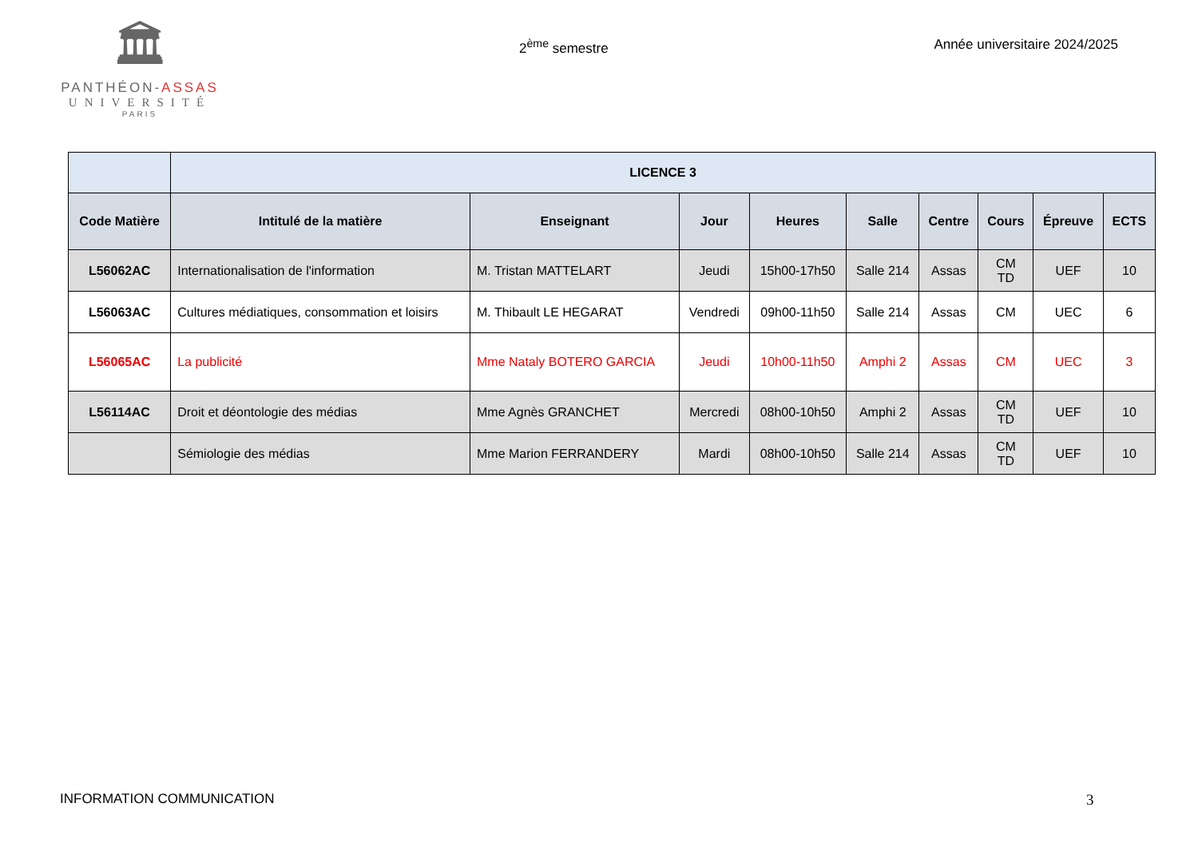🏛
PANTHÉON-ASSAS
UNIVERSITÉ
PARIS
2<sup>ème</sup> semestre Année universitaire 2024/2025
| | LICENCE 3 | | | | | | | | |
| --- | --- | --- | --- | --- | --- | --- | --- | --- | --- |
| Code Matière | Intitulé de la matière | Enseignant | Jour | Heures | Salle | Centre | Cours | Épreuve | ECTS |
| L56062AC | Internationalisation de l'information | M. Tristan MATTELART | Jeudi | 15h00-17h50 | Salle 214 | Assas | CM TD | UEF | 10 |
| L56063AC | Cultures médiatiques, consommation et loisirs | M. Thibault LE HEGARAT | Vendredi | 09h00-11h50 | Salle 214 | Assas | CM | UEC | 6 |
| L56065AC | La publicité | Mme Nataly BOTERO GARCIA | Jeudi | 10h00-11h50 | Amphi 2 | Assas | CM | UEC | 3 |
| L56114AC | Droit et déontologie des médias | Mme Agnès GRANCHET | Mercredi | 08h00-10h50 | Amphi 2 | Assas | CM TD | UEF | 10 |
| | Sémiologie des médias | Mme Marion FERRANDERY | Mardi | 08h00-10h50 | Salle 214 | Assas | CM TD | UEF | 10 |
INFORMATION COMMUNICATION 3